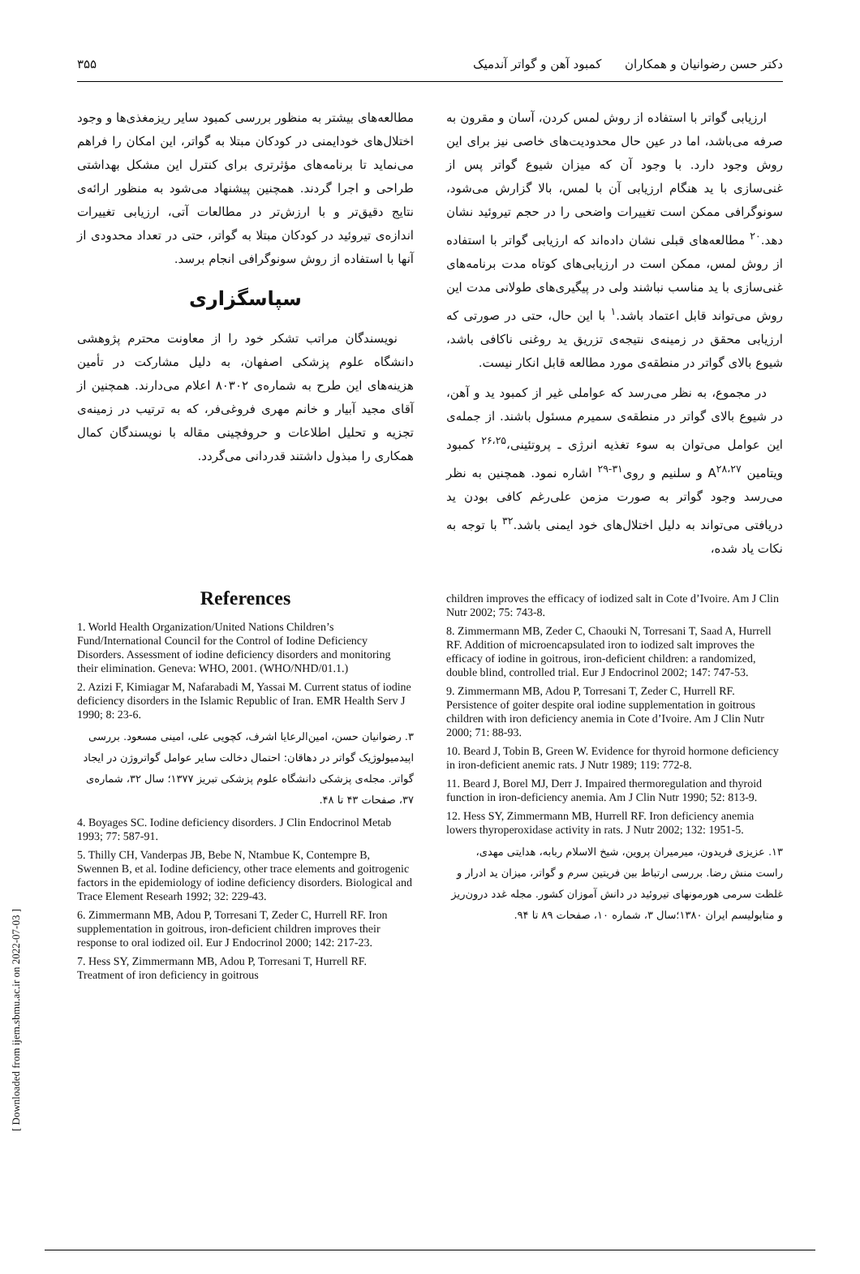دکتر حسن رضوانیان و همکاران کمبود آهن و گواتر آندمیک ۳۵۵
ارزیابی گواتر با استفاده از روش لمس کردن، آسان و مقرون به صرفه می‌باشد، اما در عین حال محدودیت‌های خاصی نیز برای این روش وجود دارد. با وجود آن که میزان شیوع گواتر پس از غنی‌سازی با ید هنگام ارزیابی آن با لمس، بالا گزارش می‌شود، سونوگرافی ممکن است تغییرات واضحی را در حجم تیروئید نشان دهد.<sup>۲۰</sup> مطالعه‌های قبلی نشان داده‌اند که ارزیابی گواتر با استفاده از روش لمس، ممکن است در ارزیابی‌های کوتاه مدت برنامه‌های غنی‌سازی با ید مناسب نباشند ولی در پیگیری‌های طولانی مدت این روش می‌تواند قابل اعتماد باشد.<sup>۱</sup> با این حال، حتی در صورتی که ارزیابی محقق در زمینه‌ی نتیجه‌ی تزریق ید روغنی ناکافی باشد، شیوع بالای گواتر در منطقه‌ی مورد مطالعه قابل انکار نیست.
در مجموع، به نظر می‌رسد که عواملی غیر از کمبود ید و آهن، در شیوع بالای گواتر در منطقه‌ی سمیرم مسئول باشند. از جمله‌ی این عوامل می‌توان به سوء تغذیه انرژی ـ پروتئینی،<sup>۲۶،۲۵</sup> کمبود ویتامین A<sup>۲۸،۲۷</sup> و سلنیم و روی<sup>۳۱-۲۹</sup> اشاره نمود. همچنین به نظر می‌رسد وجود گواتر به صورت مزمن علی‌رغم کافی بودن ید دریافتی می‌تواند به دلیل اختلال‌های خود ایمنی باشد.<sup>۳۲</sup> با توجه به نکات یاد شده،
مطالعه‌های بیشتر به منظور بررسی کمبود سایر ریزمغذی‌ها و وجود اختلال‌های خودایمنی در کودکان مبتلا به گواتر، این امکان را فراهم می‌نماید تا برنامه‌های مؤثرتری برای کنترل این مشکل بهداشتی طراحی و اجرا گردند. همچنین پیشنهاد می‌شود به منظور ارائه‌ی نتایج دقیق‌تر و با ارزش‌تر در مطالعات آتی، ارزیابی تغییرات اندازه‌ی تیروئید در کودکان مبتلا به گواتر، حتی در تعداد محدودی از آنها با استفاده از روش سونوگرافی انجام برسد.
سپاسگزاری
نویسندگان مراتب تشکر خود را از معاونت محترم پژوهشی دانشگاه علوم پزشکی اصفهان، به دلیل مشارکت در تأمین هزینه‌های این طرح به شماره‌ی ۸۰۳۰۲ اعلام می‌دارند. همچنین از آقای مجید آبیار و خانم مهری فروغی‌فر، که به ترتیب در زمینه‌ی تجزیه و تحلیل اطلاعات و حروفچینی مقاله با نویسندگان کمال همکاری را مبذول داشتند قدردانی می‌گردد.
References
1. World Health Organization/United Nations Children’s Fund/International Council for the Control of Iodine Deficiency Disorders. Assessment of iodine deficiency disorders and monitoring their elimination. Geneva: WHO, 2001. (WHO/NHD/01.1.)
2. Azizi F, Kimiagar M, Nafarabadi M, Yassai M. Current status of iodine deficiency disorders in the Islamic Republic of Iran. EMR Health Serv J 1990; 8: 23-6.
۳. رضوانیان حسن، امین‌الرعایا اشرف، کچویی علی، امینی مسعود. بررسی اپیدمیولوژیک گواتر در دهاقان: احتمال دخالت سایر عوامل گواتروژن در ایجاد گواتر. مجله‌ی پزشکی دانشگاه علوم پزشکی تبریز ۱۳۷۷؛ سال ۳۲، شماره‌ی ۳۷، صفحات ۴۳ تا ۴۸.
4. Boyages SC. Iodine deficiency disorders. J Clin Endocrinol Metab 1993; 77: 587-91.
5. Thilly CH, Vanderpas JB, Bebe N, Ntambue K, Contempre B, Swennen B, et al. Iodine deficiency, other trace elements and goitrogenic factors in the epidemiology of iodine deficiency disorders. Biological and Trace Element Researh 1992; 32: 229-43.
6. Zimmermann MB, Adou P, Torresani T, Zeder C, Hurrell RF. Iron supplementation in goitrous, iron-deficient children improves their response to oral iodized oil. Eur J Endocrinol 2000; 142: 217-23.
7. Hess SY, Zimmermann MB, Adou P, Torresani T, Hurrell RF. Treatment of iron deficiency in goitrous
children improves the efficacy of iodized salt in Cote d’Ivoire. Am J Clin Nutr 2002; 75: 743-8.
8. Zimmermann MB, Zeder C, Chaouki N, Torresani T, Saad A, Hurrell RF. Addition of microencapsulated iron to iodized salt improves the efficacy of iodine in goitrous, iron-deficient children: a randomized, double blind, controlled trial. Eur J Endocrinol 2002; 147: 747-53.
9. Zimmermann MB, Adou P, Torresani T, Zeder C, Hurrell RF. Persistence of goiter despite oral iodine supplementation in goitrous children with iron deficiency anemia in Cote d’Ivoire. Am J Clin Nutr 2000; 71: 88-93.
10. Beard J, Tobin B, Green W. Evidence for thyroid hormone deficiency in iron-deficient anemic rats. J Nutr 1989; 119: 772-8.
11. Beard J, Borel MJ, Derr J. Impaired thermoregulation and thyroid function in iron-deficiency anemia. Am J Clin Nutr 1990; 52: 813-9.
12. Hess SY, Zimmermann MB, Hurrell RF. Iron deficiency anemia lowers thyroperoxidase activity in rats. J Nutr 2002; 132: 1951-5.
۱۳. عزیزی فریدون، میرمیران پروین، شیخ الاسلام ربابه، هدایتی مهدی، راست منش رضا. بررسی ارتباط بین فریتین سرم و گواتر، میزان ید ادرار و غلظت سرمی هورمونهای تیروئید در دانش آموزان کشور. مجله غدد درون‌ریز و متابولیسم ایران ۱۳۸۰؛سال ۳، شماره ۱۰، صفحات ۸۹ تا ۹۴.
[ Downloaded from ijem.sbmu.ac.ir on 2022-07-03 ]